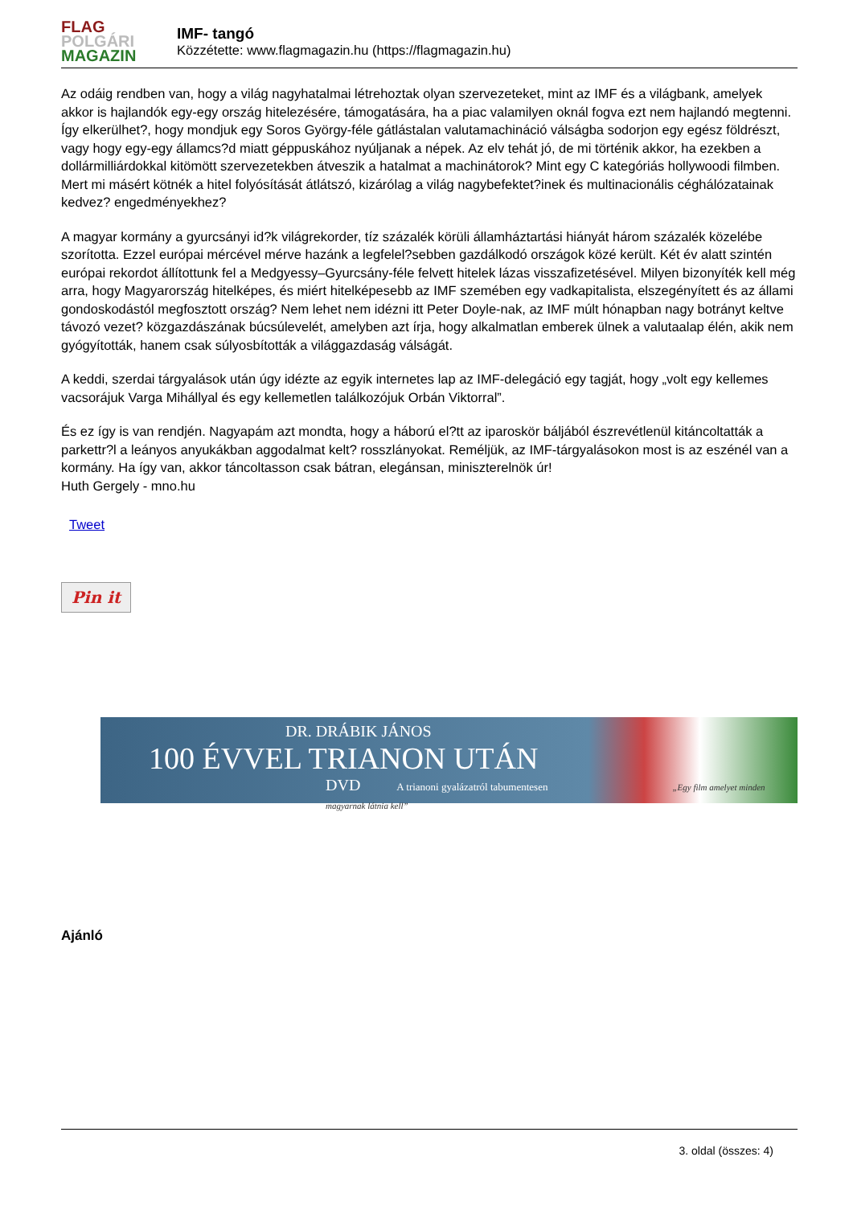FLAG
POLGÁRI
MAGAZIN
IMF- tangó
Közzétette: www.flagmagazin.hu (https://flagmagazin.hu)
Az odáig rendben van, hogy a világ nagyhatalmai létrehoztak olyan szervezeteket, mint az IMF és a világbank, amelyek akkor is hajlandók egy-egy ország hitelezésére, támogatására, ha a piac valamilyen oknál fogva ezt nem hajlandó megtenni. Így elkerülhet?, hogy mondjuk egy Soros György-féle gátlástalan valutamachináció válságba sodorjon egy egész földrészt, vagy hogy egy-egy államcs?d miatt géppuskához nyúljanak a népek. Az elv tehát jó, de mi történik akkor, ha ezekben a dollármilliárdokkal kitömött szervezetekben átveszik a hatalmat a machinátorok? Mint egy C kategóriás hollywoodi filmben. Mert mi másért kötnék a hitel folyósítását átlátszó, kizárólag a világ nagybefektet?inek és multinacionális céghálózatainak kedvez? engedményekhez?
A magyar kormány a gyurcsányi id?k világrekorder, tíz százalék körüli államháztartási hiányát három százalék közelébe szorította. Ezzel európai mércével mérve hazánk a legfelel?sebben gazdálkodó országok közé került. Két év alatt szintén európai rekordot állítottunk fel a Medgyessy–Gyurcsány-féle felvett hitelek lázas visszafizetésével. Milyen bizonyíték kell még arra, hogy Magyarország hitelképes, és miért hitelképesebb az IMF szemében egy vadkapitalista, elszegényített és az állami gondoskodástól megfosztott ország? Nem lehet nem idézni itt Peter Doyle-nak, az IMF múlt hónapban nagy botrányt keltve távozó vezet? közgazdászának búcsúlevelét, amelyben azt írja, hogy alkalmatlan emberek ülnek a valutaalap élén, akik nem gyógyították, hanem csak súlyosbították a világgazdaság válságát.
A keddi, szerdai tárgyalások után úgy idézte az egyik internetes lap az IMF-delegáció egy tagját, hogy „volt egy kellemes vacsorájuk Varga Mihállyal és egy kellemetlen találkozójuk Orbán Viktorral”.
És ez így is van rendjén. Nagyapám azt mondta, hogy a háború el?tt az iparoskör báljából észrevétlenül kitáncoltatták a parkettr?l a leányos anyukákban aggodalmat kelt? rosszlányokat. Reméljük, az IMF-tárgyalásokon most is az eszénél van a kormány. Ha így van, akkor táncoltasson csak bátran, elegánsan, miniszterelnök úr!
Huth Gergely - mno.hu
Tweet
Pin it
DR. DRÁBIK JÁNOS
100 ÉVVEL TRIANON UTÁN
DVD A trianoni gyalázatról tabumentesen „Egy film amelyet minden magyarnak látnia kell”
Ajánló
3. oldal (összes: 4)